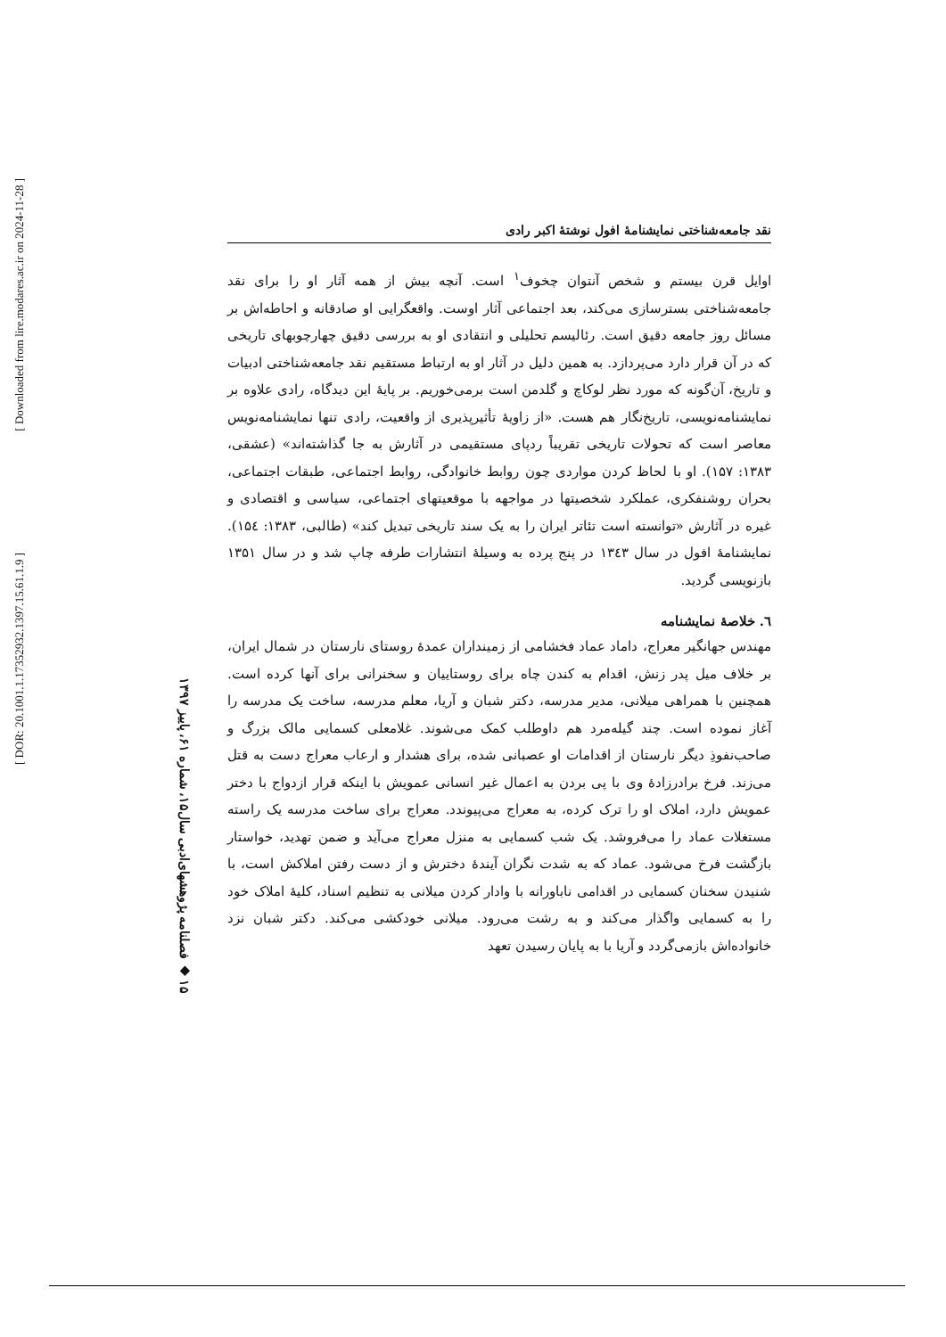[ Downloaded from lire.modares.ac.ir on 2024-11-28 ]
[ DOR: 20.1001.1.17352932.1397.15.61.1.9 ]
۱۵ ◆ فصلنامه پژوهشهای‌ادبی سال۱۵، شماره ۶۱، پاییز ۱۳۹۷
نقد جامعه‌شناختی نمایشنامهٔ افول نوشتهٔ اکبر رادی
اوایل قرن بیستم و شخص آنتوان چخوف<sup>۱</sup> است. آنچه بیش از همه آثار او را برای نقد جامعه‌شناختی بسترسازی می‌کند، بعد اجتماعی آثار اوست. واقعگرایی او صادقانه و احاطه‌اش بر مسائل روز جامعه دقیق است. رئالیسم تحلیلی و انتقادی او به بررسی دقیق چهارچوبهای تاریخی که در آن قرار دارد می‌پردازد. به همین دلیل در آثار او به ارتباط مستقیم نقد جامعه‌شناختی ادبیات و تاریخ، آن‌گونه که مورد نظر لوکاچ و گلدمن است برمی‌خوریم. بر پایهٔ این دیدگاه، رادی علاوه بر نمایشنامه‌نویسی، تاریخ‌نگار هم هست. «از زاویهٔ تأثیرپذیری از واقعیت، رادی تنها نمایشنامه‌نویس معاصر است که تحولات تاریخی تقریباً ردپای مستقیمی در آثارش به جا گذاشته‌اند» (عشقی، ۱۳۸۳: ۱۵۷). او با لحاظ کردن مواردی چون روابط خانوادگی، روابط اجتماعی، طبقات اجتماعی، بحران روشنفکری، عملکرد شخصیتها در مواجهه با موقعیتهای اجتماعی، سیاسی و اقتصادی و غیره در آثارش «توانسته است تئاتر ایران را به یک سند تاریخی تبدیل کند» (طالبی، ۱۳۸۳: ۱۵٤). نمایشنامهٔ افول در سال ۱۳٤۳ در پنج پرده به وسیلهٔ انتشارات طرفه چاپ شد و در سال ۱۳۵۱ بازنویسی گردید.
٦. خلاصهٔ نمایشنامه
مهندس جهانگیر معراج، داماد عماد فخشامی از زمینداران عمدهٔ روستای نارستان در شمال ایران، بر خلاف میل پدر زنش، اقدام به کندن چاه برای روستاییان و سخنرانی برای آنها کرده است. همچنین با همراهی میلانی، مدیر مدرسه، دکتر شبان و آریا، معلم مدرسه، ساخت یک مدرسه را آغاز نموده است. چند گیله‌مرد هم داوطلب کمک می‌شوند. غلامعلی کسمایی مالک بزرگ و صاحب‌نفوذِ دیگر نارستان از اقدامات او عصبانی شده، برای هشدار و ارعاب معراج دست به قتل می‌زند. فرخ برادرزادهٔ وی با پی بردن به اعمال غیر انسانی عمویش با اینکه قرار ازدواج با دختر عمویش دارد، املاک او را ترک کرده، به معراج می‌پیوندد. معراج برای ساخت مدرسه یک راسته مستغلات عماد را می‌فروشد. یک شب کسمایی به منزل معراج می‌آید و ضمن تهدید، خواستار بازگشت فرخ می‌شود. عماد که به شدت نگران آیندهٔ دخترش و از دست رفتن املاکش است، با شنیدن سخنان کسمایی در اقدامی ناباورانه با وادار کردن میلانی به تنظیم اسناد، کلیهٔ املاک خود را به کسمایی واگذار می‌کند و به رشت می‌رود. میلانی خودکشی می‌کند. دکتر شبان نزد خانواده‌اش بازمی‌گردد و آریا با به پایان رسیدن تعهد